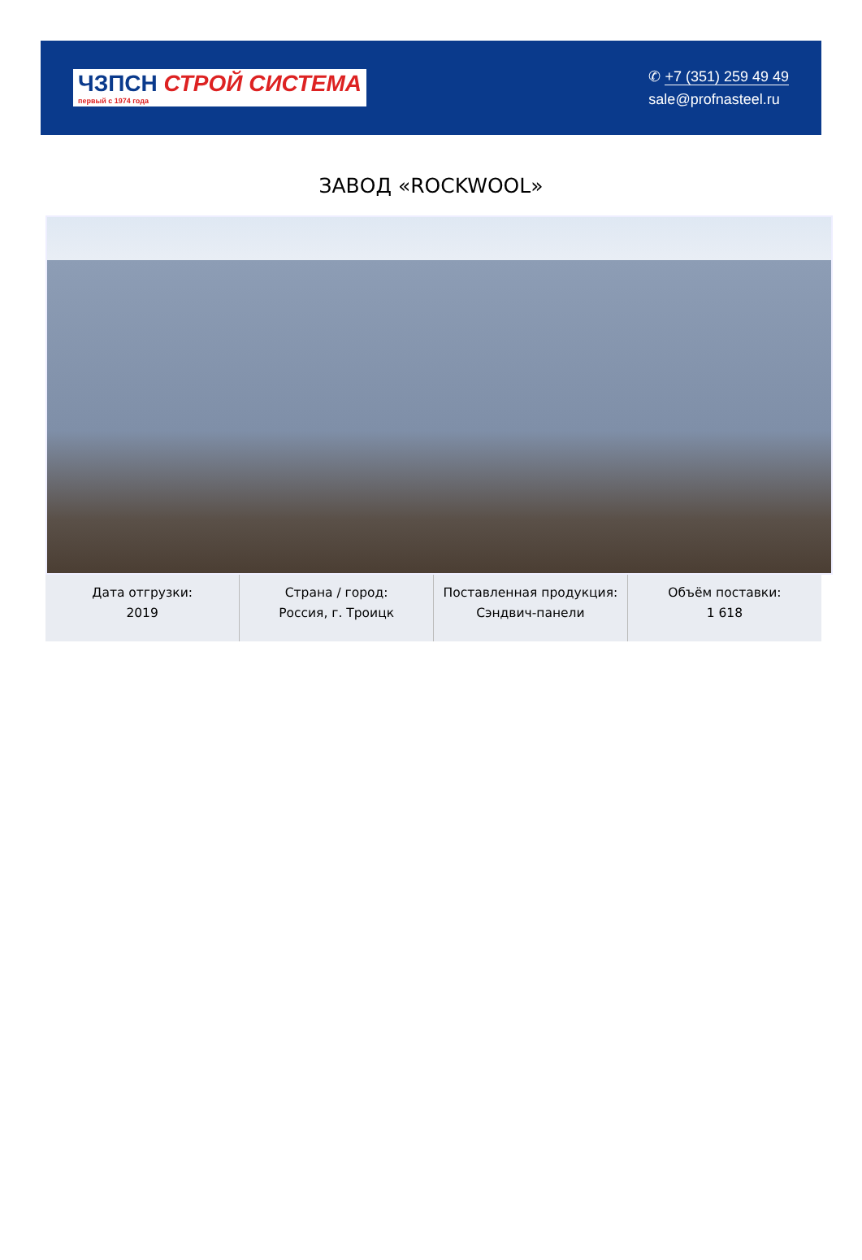ЧЗПСН СТРОЙ СИСТЕМА
первый с 1974 года
✆ +7 (351) 259 49 49
sale@profnasteel.ru
ЗАВОД «ROCKWOOL»
| Дата отгрузки: 2019 | Страна / город: Россия, г. Троицк | Поставленная продукция: Сэндвич-панели | Объём поставки: 1 618 |